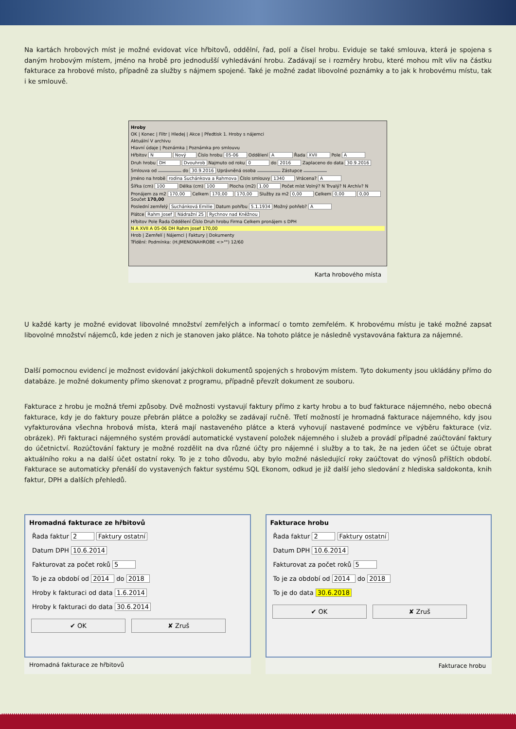Na kartách hrobových míst je možné evidovat více hřbitovů, oddělní, řad, polí a čísel hrobu. Eviduje se také smlouva, která je spojena s daným hrobovým místem, jméno na hrobě pro jednodušší vyhledávání hrobu. Zadávají se i rozměry hrobu, které mohou mít vliv na částku fakturace za hrobové místo, případně za služby s nájmem spojené. Také je možné zadat libovolné poznámky a to jak k hrobovému místu, tak i ke smlouvě.
Hroby
OK | Konec | Filtr | Hledej | Akce | Předtisk 1. Hroby s nájemci
Aktuální V archivu
Hlavní údaje | Poznámka | Poznámka pro smlouvu
Hřbitov N Nový Číslo hrobu 05-06 Oddělení A Řada XVII Pole A
Druh hrobu DH Dvouhrob Najmuto od roku 0 do 2016 Zaplaceno do data 30.9.2016
Smlouva od do 30.9.2016 Uprávněná osoba Zástupce
Jméno na hrobě rodina Suchánkova a Rahmova Číslo smlouvy 1340 Vrácena? A
Šířka (cm) 100 Délka (cm) 100 Plocha (m2) 1.00 Počet míst Volný? N Trvalý? N Archív? N
Pronájem za m2 170,00 Celkem 170,00 170,00 Služby za m2 0,00 Celkem 0,00 0,00 Součet 170,00
Poslední zemřelý Suchánková Emilie Datum pohřbu 5.1.1934 Možný pohřeb? A
Plátce Rahm Josef Nádražní 25 Rychnov nad Kněžnou
Hřbitov Pole Řada Oddělení Číslo Druh hrobu Firma Celkem pronájem s DPH
N A XVII A 05-06 DH Rahm Josef 170,00
Hrob | Zemřelí | Nájemci | Faktury | Dokumenty
Třídění: Podmínka: (H.JMENONAHROBE <>"") 12/60
Karta hrobového místa
U každé karty je možné evidovat libovolné množství zemřelých a informací o tomto zemřelém. K hrobovému místu je také možné zapsat libovolné množství nájemců, kde jeden z nich je stanoven jako plátce. Na tohoto plátce je následně vystavována faktura za nájemné.
Další pomocnou evidencí je možnost evidování jakýchkoli dokumentů spojených s hrobovým místem. Tyto dokumenty jsou ukládány přímo do databáze. Je možné dokumenty přímo skenovat z programu, případně převzít dokument ze souboru.
Fakturace z hrobu je možná třemi způsoby. Dvě možnosti vystavují faktury přímo z karty hrobu a to buď fakturace nájemného, nebo obecná fakturace, kdy je do faktury pouze přebrán plátce a položky se zadávají ručně. Třetí možností je hromadná fakturace nájemného, kdy jsou vyfakturována všechna hrobová místa, která mají nastaveného plátce a která vyhovují nastavené podmínce ve výběru fakturace (viz. obrázek). Při fakturaci nájemného systém provádí automatické vystavení položek nájemného i služeb a provádí případné zaúčtování faktury do účetnictví. Rozúčtování faktury je možné rozdělit na dva různé účty pro nájemné i služby a to tak, že na jeden účet se účtuje obrat aktuálního roku a na další účet ostatní roky. To je z toho důvodu, aby bylo možné následující roky zaúčtovat do výnosů příštích období. Fakturace se automaticky přenáší do vystavených faktur systému SQL Ekonom, odkud je již další jeho sledování z hlediska saldokonta, knih faktur, DPH a dalších přehledů.
Hromadná fakturace ze hřbitovů
Řada faktur 2 Faktury ostatní
Datum DPH 10.6.2014
Fakturovat za počet roků 5
To je za období od 2014 do 2018
Hroby k fakturaci od data 1.6.2014
Hroby k fakturaci do data 30.6.2014
✔ OK ✘ Zruš
Hromadná fakturace ze hřbitovů
Fakturace hrobu
Řada faktur 2 Faktury ostatní
Datum DPH 10.6.2014
Fakturovat za počet roků 5
To je za období od 2014 do 2018
To je do data 30.6.2018
✔ OK ✘ Zruš
Fakturace hrobu